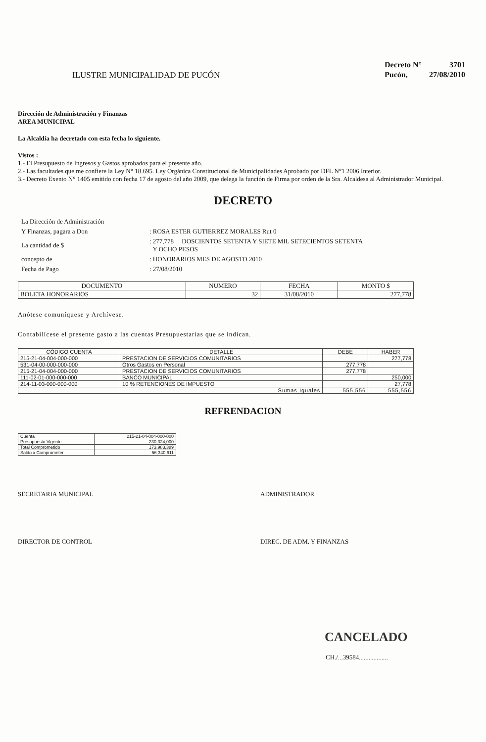ILUSTRE MUNICIPALIDAD DE PUCÓN
| Decreto N° | 3701 |
| Pucón, | 27/08/2010 |
Dirección de Administración y Finanzas
AREA MUNICIPAL
La Alcaldía ha decretado con esta fecha lo siguiente.
Vistos :
1.- El Presupuesto de Ingresos y Gastos aprobados para el presente año.
2.- Las facultades que me confiere la Ley N° 18.695. Ley Orgánica Constitucional de Municipalidades Aprobado por DFL N°1 2006 Interior.
3.- Decreto Exento N° 1405 emitido con fecha 17 de agosto del año 2009, que delega la función de Firma por orden de la Sra. Alcaldesa al Administrador Municipal.
DECRETO
| La Dirección de Administración | |
| Y Finanzas, pagara a Don | : ROSA ESTER GUTIERREZ MORALES Rut 0 |
| La cantidad de $ | : 277,778 DOSCIENTOS SETENTA Y SIETE MIL SETECIENTOS SETENTA Y OCHO PESOS |
| concepto de | : HONORARIOS MES DE AGOSTO 2010 |
| Fecha de Pago | : 27/08/2010 |
| DOCUMENTO | NUMERO | FECHA | MONTO $ |
| --- | --- | --- | --- |
| BOLETA HONORARIOS | 32 | 31/08/2010 | 277,778 |
Anótese comuníquese y Archívese.
Contabilícese el presente gasto a las cuentas Presupuestarias que se indican.
| CÓDIGO CUENTA | DETALLE | DEBE | HABER |
| --- | --- | --- | --- |
| 215-21-04-004-000-000 | PRESTACION DE SERVICIOS COMUNITARIOS | | 277,778 |
| 531-04-00-000-000-000 | Otros Gastos en Personal | 277,778 | |
| 215-21-04-004-000-000 | PRESTACION DE SERVICIOS COMUNITARIOS | 277,778 | |
| 111-02-01-000-000-000 | BANCO MUNICIPAL | | 250,000 |
| 214-11-03-000-000-000 | 10 % RETENCIONES DE IMPUESTO | | 27,778 |
| | Sumas Iguales | 555,556 | 555,556 |
REFRENDACION
| Cuenta | 215-21-04-004-000-000 |
| Presupuesto Vigente | 230,324,000 |
| Total Comprometido | 173,983,389 |
| Saldo x Comprometer | 56,340,611 |
SECRETARIA MUNICIPAL ADMINISTRADOR
DIRECTOR DE CONTROL DIREC. DE ADM. Y FINANZAS
CANCELADO
CH./...39584..................